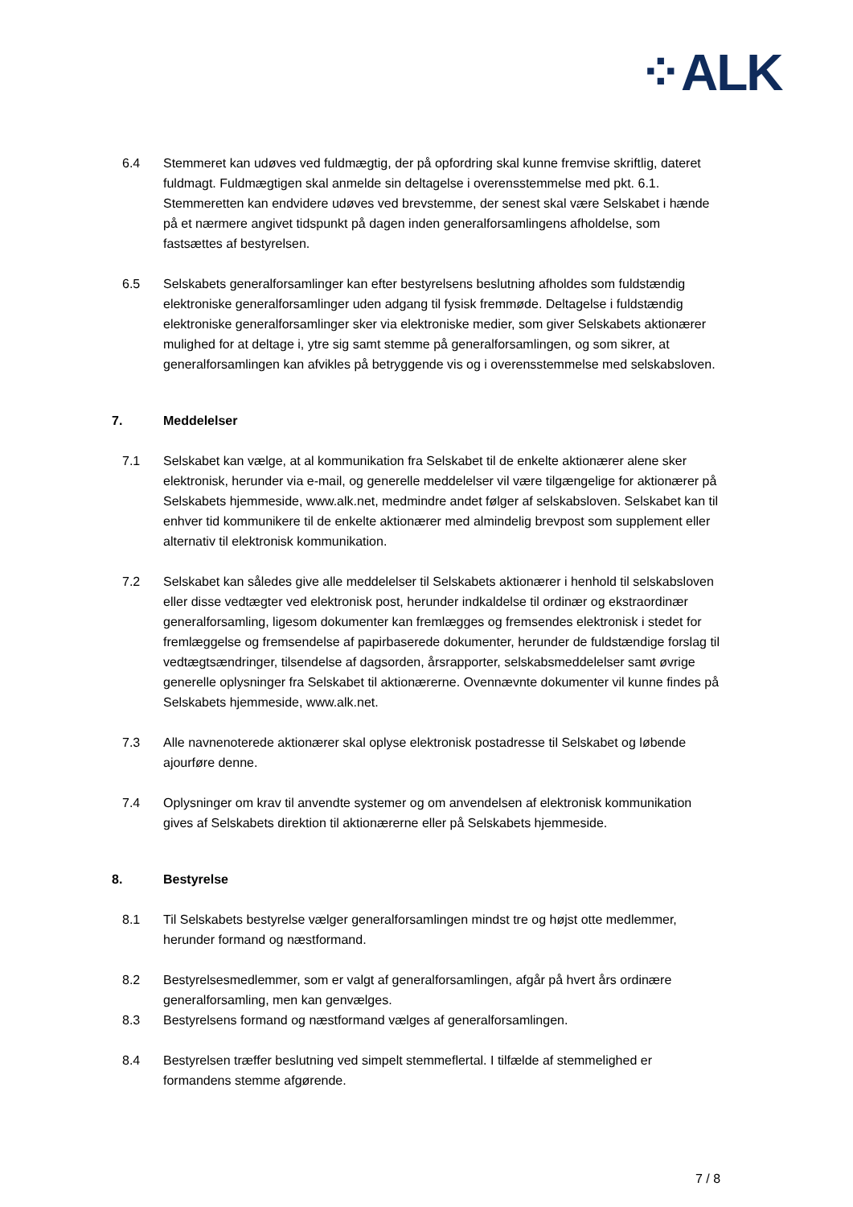⁘ALK
6.4 Stemmeret kan udøves ved fuldmægtig, der på opfordring skal kunne fremvise skriftlig, dateret fuldmagt. Fuldmægtigen skal anmelde sin deltagelse i overensstemmelse med pkt. 6.1. Stemmeretten kan endvidere udøves ved brevstemme, der senest skal være Selskabet i hænde på et nærmere angivet tidspunkt på dagen inden generalforsamlingens afholdelse, som fastsættes af bestyrelsen.
6.5 Selskabets generalforsamlinger kan efter bestyrelsens beslutning afholdes som fuldstændig elektroniske generalforsamlinger uden adgang til fysisk fremmøde. Deltagelse i fuldstændig elektroniske generalforsamlinger sker via elektroniske medier, som giver Selskabets aktionærer mulighed for at deltage i, ytre sig samt stemme på generalforsamlingen, og som sikrer, at generalforsamlingen kan afvikles på betryggende vis og i overensstemmelse med selskabsloven.
7. Meddelelser
7.1 Selskabet kan vælge, at al kommunikation fra Selskabet til de enkelte aktionærer alene sker elektronisk, herunder via e-mail, og generelle meddelelser vil være tilgængelige for aktionærer på Selskabets hjemmeside, www.alk.net, medmindre andet følger af selskabsloven. Selskabet kan til enhver tid kommunikere til de enkelte aktionærer med almindelig brevpost som supplement eller alternativ til elektronisk kommunikation.
7.2 Selskabet kan således give alle meddelelser til Selskabets aktionærer i henhold til selskabsloven eller disse vedtægter ved elektronisk post, herunder indkaldelse til ordinær og ekstraordinær generalforsamling, ligesom dokumenter kan fremlægges og fremsendes elektronisk i stedet for fremlæggelse og fremsendelse af papirbaserede dokumenter, herunder de fuldstændige forslag til vedtægtsændringer, tilsendelse af dagsorden, årsrapporter, selskabsmeddelelser samt øvrige generelle oplysninger fra Selskabet til aktionærerne. Ovennævnte dokumenter vil kunne findes på Selskabets hjemmeside, www.alk.net.
7.3 Alle navnenoterede aktionærer skal oplyse elektronisk postadresse til Selskabet og løbende ajourføre denne.
7.4 Oplysninger om krav til anvendte systemer og om anvendelsen af elektronisk kommunikation gives af Selskabets direktion til aktionærerne eller på Selskabets hjemmeside.
8. Bestyrelse
8.1 Til Selskabets bestyrelse vælger generalforsamlingen mindst tre og højst otte medlemmer, herunder formand og næstformand.
8.2 Bestyrelsesmedlemmer, som er valgt af generalforsamlingen, afgår på hvert års ordinære generalforsamling, men kan genvælges.
8.3 Bestyrelsens formand og næstformand vælges af generalforsamlingen.
8.4 Bestyrelsen træffer beslutning ved simpelt stemmeflertal. I tilfælde af stemmelighed er formandens stemme afgørende.
7 / 8